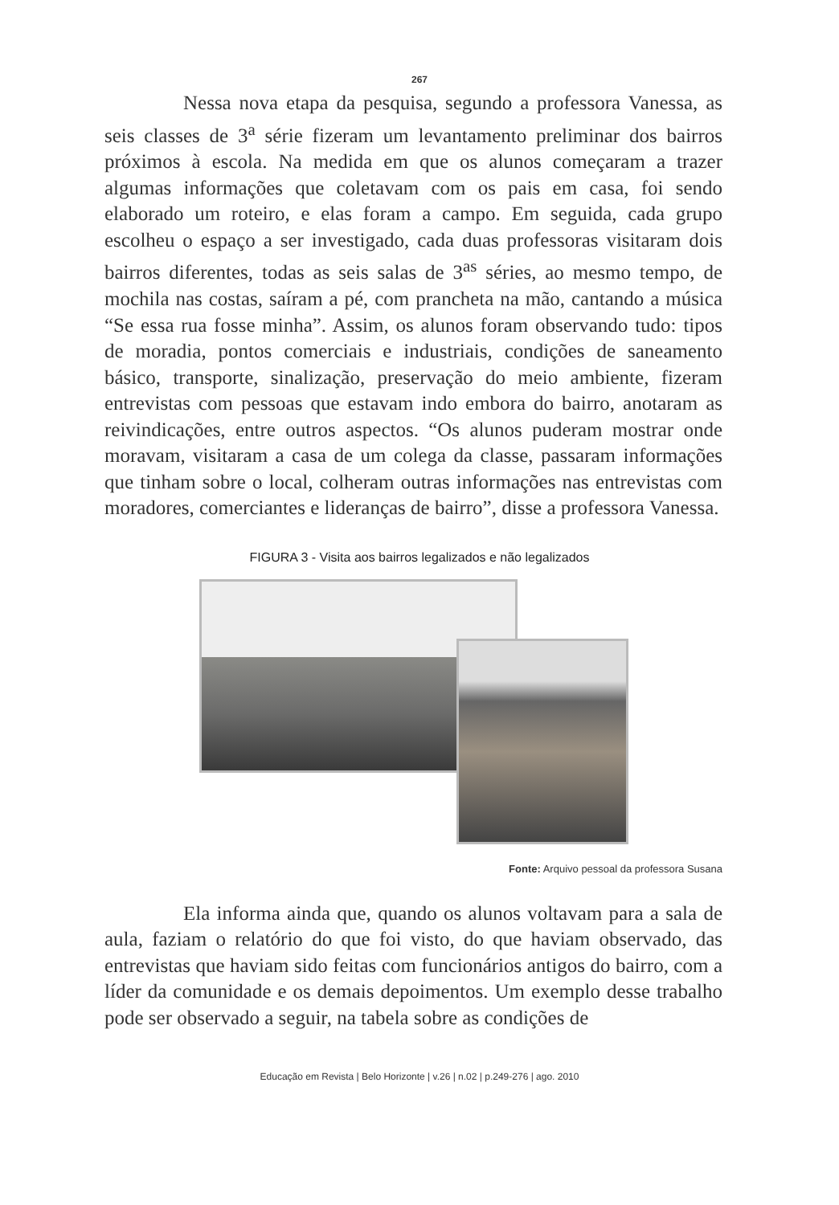267
Nessa nova etapa da pesquisa, segundo a professora Vanessa, as seis classes de 3<sup>a</sup> série fizeram um levantamento preliminar dos bairros próximos à escola. Na medida em que os alunos começaram a trazer algumas informações que coletavam com os pais em casa, foi sendo elaborado um roteiro, e elas foram a campo. Em seguida, cada grupo escolheu o espaço a ser investigado, cada duas professoras visitaram dois bairros diferentes, todas as seis salas de 3<sup>as</sup> séries, ao mesmo tempo, de mochila nas costas, saíram a pé, com prancheta na mão, cantando a música “Se essa rua fosse minha”. Assim, os alunos foram observando tudo: tipos de moradia, pontos comerciais e industriais, condições de saneamento básico, transporte, sinalização, preservação do meio ambiente, fizeram entrevistas com pessoas que estavam indo embora do bairro, anotaram as reivindicações, entre outros aspectos. “Os alunos puderam mostrar onde moravam, visitaram a casa de um colega da classe, passaram informações que tinham sobre o local, colheram outras informações nas entrevistas com moradores, comerciantes e lideranças de bairro”, disse a professora Vanessa.
FIGURA 3 - Visita aos bairros legalizados e não legalizados
Fonte: Arquivo pessoal da professora Susana
Ela informa ainda que, quando os alunos voltavam para a sala de aula, faziam o relatório do que foi visto, do que haviam observado, das entrevistas que haviam sido feitas com funcionários antigos do bairro, com a líder da comunidade e os demais depoimentos. Um exemplo desse trabalho pode ser observado a seguir, na tabela sobre as condições de
Educação em Revista | Belo Horizonte | v.26 | n.02 | p.249-276 | ago. 2010